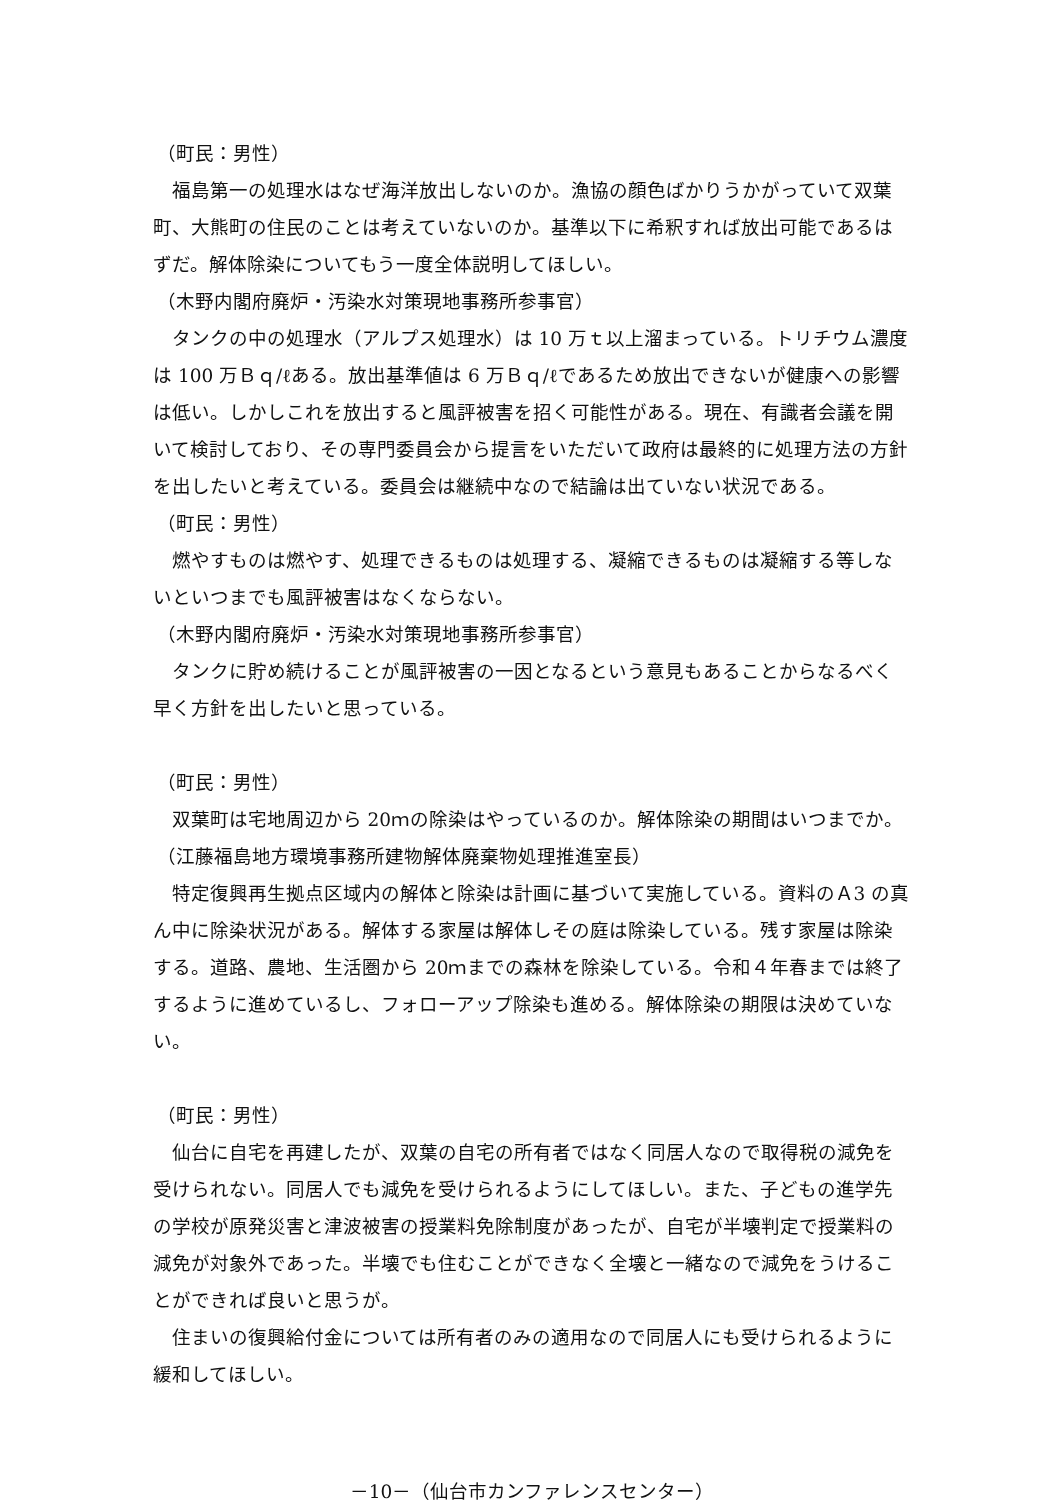（町民：男性）
福島第一の処理水はなぜ海洋放出しないのか。漁協の顔色ばかりうかがっていて双葉町、大熊町の住民のことは考えていないのか。基準以下に希釈すれば放出可能であるはずだ。解体除染についてもう一度全体説明してほしい。
（木野内閣府廃炉・汚染水対策現地事務所参事官）
タンクの中の処理水（アルプス処理水）は 10 万ｔ以上溜まっている。トリチウム濃度は 100 万Ｂｑ/ℓある。放出基準値は 6 万Ｂｑ/ℓであるため放出できないが健康への影響は低い。しかしこれを放出すると風評被害を招く可能性がある。現在、有識者会議を開いて検討しており、その専門委員会から提言をいただいて政府は最終的に処理方法の方針を出したいと考えている。委員会は継続中なので結論は出ていない状況である。
（町民：男性）
燃やすものは燃やす、処理できるものは処理する、凝縮できるものは凝縮する等しないといつまでも風評被害はなくならない。
（木野内閣府廃炉・汚染水対策現地事務所参事官）
タンクに貯め続けることが風評被害の一因となるという意見もあることからなるべく早く方針を出したいと思っている。
（町民：男性）
双葉町は宅地周辺から 20ｍの除染はやっているのか。解体除染の期間はいつまでか。
（江藤福島地方環境事務所建物解体廃棄物処理推進室長）
特定復興再生拠点区域内の解体と除染は計画に基づいて実施している。資料のＡ3 の真ん中に除染状況がある。解体する家屋は解体しその庭は除染している。残す家屋は除染する。道路、農地、生活圏から 20ｍまでの森林を除染している。令和４年春までは終了するように進めているし、フォローアップ除染も進める。解体除染の期限は決めていない。
（町民：男性）
仙台に自宅を再建したが、双葉の自宅の所有者ではなく同居人なので取得税の減免を受けられない。同居人でも減免を受けられるようにしてほしい。また、子どもの進学先の学校が原発災害と津波被害の授業料免除制度があったが、自宅が半壊判定で授業料の減免が対象外であった。半壊でも住むことができなく全壊と一緒なので減免をうけることができれば良いと思うが。
住まいの復興給付金については所有者のみの適用なので同居人にも受けられるように緩和してほしい。
－10－（仙台市カンファレンスセンター）